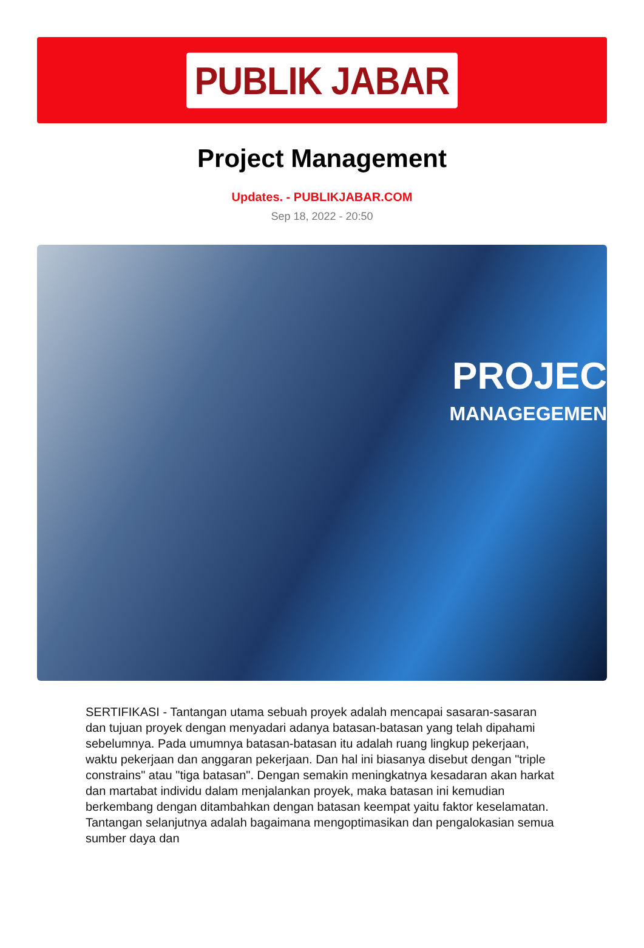PUBLIK JABAR
Project Management
Updates. - PUBLIKJABAR.COM
Sep 18, 2022 - 20:50
PROJEC
MANAGEGEMEN
SERTIFIKASI - Tantangan utama sebuah proyek adalah mencapai sasaran-sasaran dan tujuan proyek dengan menyadari adanya batasan-batasan yang telah dipahami sebelumnya. Pada umumnya batasan-batasan itu adalah ruang lingkup pekerjaan, waktu pekerjaan dan anggaran pekerjaan. Dan hal ini biasanya disebut dengan "triple constrains" atau "tiga batasan". Dengan semakin meningkatnya kesadaran akan harkat dan martabat individu dalam menjalankan proyek, maka batasan ini kemudian berkembang dengan ditambahkan dengan batasan keempat yaitu faktor keselamatan. Tantangan selanjutnya adalah bagaimana mengoptimasikan dan pengalokasian semua sumber daya dan